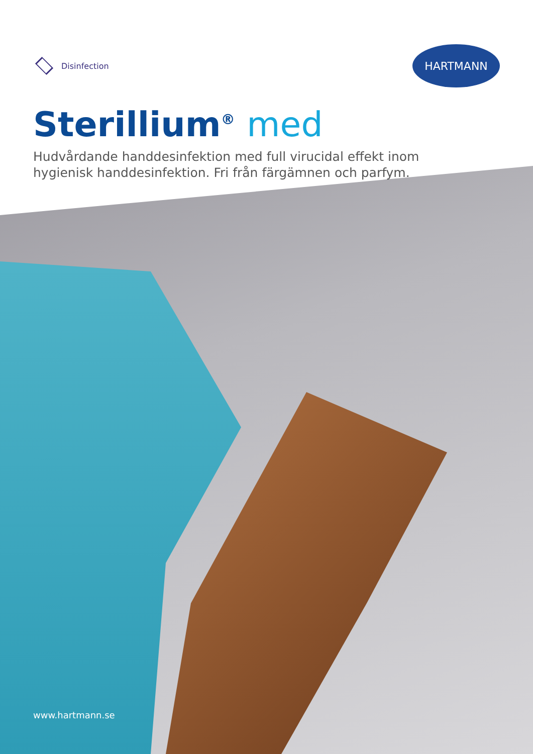Disinfection
HARTMANN
Sterillium<sup>®</sup> med
Hudvårdande handdesinfektion med full virucidal effekt inom hygienisk handdesinfektion. Fri från färgämnen och parfym.
www.hartmann.se